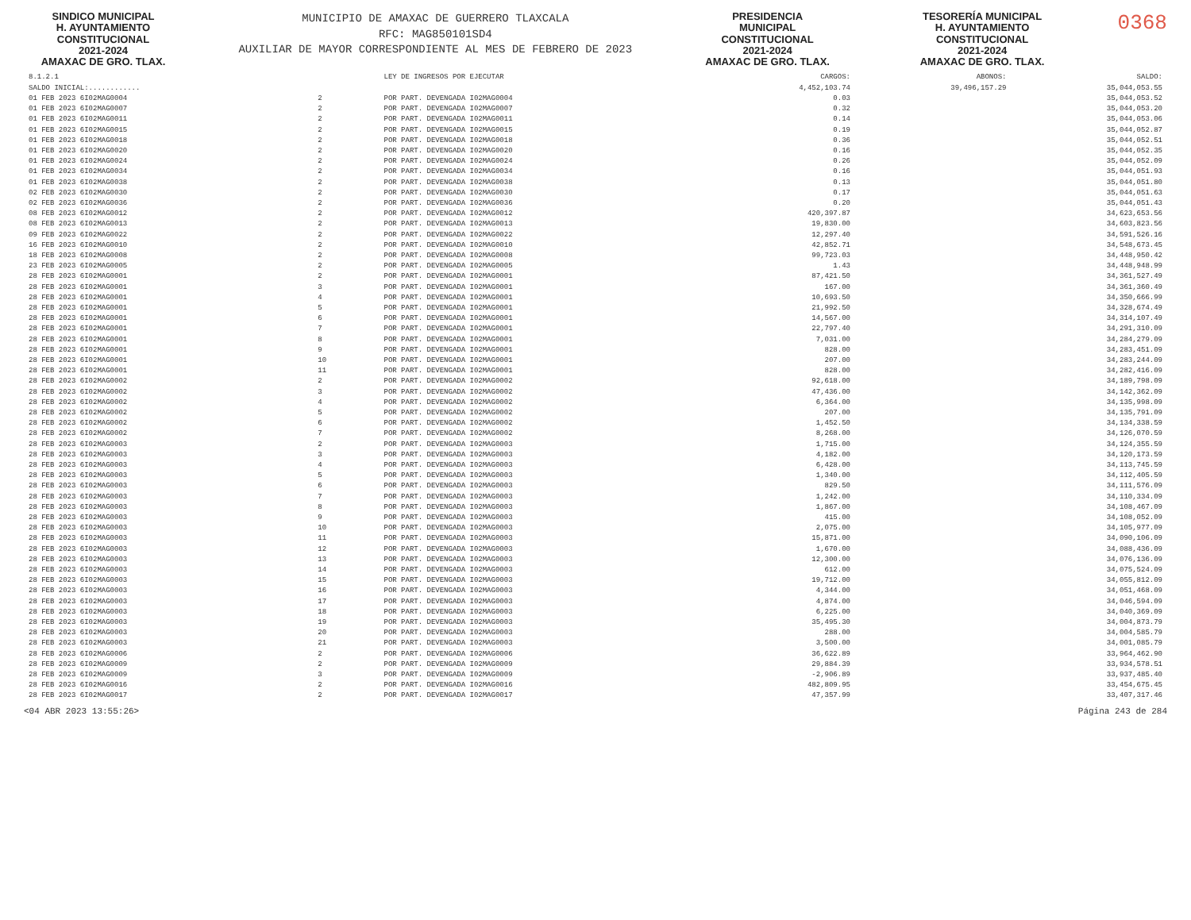SINDICO MUNICIPAL
H. AYUNTAMIENTO
CONSTITUCIONAL
2021-2024
AMAXAC DE GRO. TLAX.
MUNICIPIO DE AMAXAC DE GUERRERO TLAXCALA
RFC: MAG850101SD4
AUXILIAR DE MAYOR CORRESPONDIENTE AL MES DE FEBRERO DE 2023
PRESIDENCIA
MUNICIPAL
CONSTITUCIONAL
2021-2024
AMAXAC DE GRO. TLAX.
TESORERÍA MUNICIPAL
H. AYUNTAMIENTO
CONSTITUCIONAL
2021-2024
AMAXAC DE GRO. TLAX.
0368
| 8.1.2.1 | | | LEY DE INGRESOS POR EJECUTAR | CARGOS: | ABONOS: | SALDO: |
| --- | --- | --- | --- | --- | --- | --- |
| SALDO INICIAL:............ | | | | 4,452,103.74 | 39,496,157.29 | 35,044,053.55 |
| 01 FEB 2023 6I02MAG0004 | 2 | | POR PART. DEVENGADA I02MAG0004 | 0.03 | | 35,044,053.52 |
| 01 FEB 2023 6I02MAG0007 | 2 | | POR PART. DEVENGADA I02MAG0007 | 0.32 | | 35,044,053.20 |
| 01 FEB 2023 6I02MAG0011 | 2 | | POR PART. DEVENGADA I02MAG0011 | 0.14 | | 35,044,053.06 |
| 01 FEB 2023 6I02MAG0015 | 2 | | POR PART. DEVENGADA I02MAG0015 | 0.19 | | 35,044,052.87 |
| 01 FEB 2023 6I02MAG0018 | 2 | | POR PART. DEVENGADA I02MAG0018 | 0.36 | | 35,044,052.51 |
| 01 FEB 2023 6I02MAG0020 | 2 | | POR PART. DEVENGADA I02MAG0020 | 0.16 | | 35,044,052.35 |
| 01 FEB 2023 6I02MAG0024 | 2 | | POR PART. DEVENGADA I02MAG0024 | 0.26 | | 35,044,052.09 |
| 01 FEB 2023 6I02MAG0034 | 2 | | POR PART. DEVENGADA I02MAG0034 | 0.16 | | 35,044,051.93 |
| 01 FEB 2023 6I02MAG0038 | 2 | | POR PART. DEVENGADA I02MAG0038 | 0.13 | | 35,044,051.80 |
| 02 FEB 2023 6I02MAG0030 | 2 | | POR PART. DEVENGADA I02MAG0030 | 0.17 | | 35,044,051.63 |
| 02 FEB 2023 6I02MAG0036 | 2 | | POR PART. DEVENGADA I02MAG0036 | 0.20 | | 35,044,051.43 |
| 08 FEB 2023 6I02MAG0012 | 2 | | POR PART. DEVENGADA I02MAG0012 | 420,397.87 | | 34,623,653.56 |
| 08 FEB 2023 6I02MAG0013 | 2 | | POR PART. DEVENGADA I02MAG0013 | 19,830.00 | | 34,603,823.56 |
| 09 FEB 2023 6I02MAG0022 | 2 | | POR PART. DEVENGADA I02MAG0022 | 12,297.40 | | 34,591,526.16 |
| 16 FEB 2023 6I02MAG0010 | 2 | | POR PART. DEVENGADA I02MAG0010 | 42,852.71 | | 34,548,673.45 |
| 18 FEB 2023 6I02MAG0008 | 2 | | POR PART. DEVENGADA I02MAG0008 | 99,723.03 | | 34,448,950.42 |
| 23 FEB 2023 6I02MAG0005 | 2 | | POR PART. DEVENGADA I02MAG0005 | 1.43 | | 34,448,948.99 |
| 28 FEB 2023 6I02MAG0001 | 2 | | POR PART. DEVENGADA I02MAG0001 | 87,421.50 | | 34,361,527.49 |
| 28 FEB 2023 6I02MAG0001 | 3 | | POR PART. DEVENGADA I02MAG0001 | 167.00 | | 34,361,360.49 |
| 28 FEB 2023 6I02MAG0001 | 4 | | POR PART. DEVENGADA I02MAG0001 | 10,693.50 | | 34,350,666.99 |
| 28 FEB 2023 6I02MAG0001 | 5 | | POR PART. DEVENGADA I02MAG0001 | 21,992.50 | | 34,328,674.49 |
| 28 FEB 2023 6I02MAG0001 | 6 | | POR PART. DEVENGADA I02MAG0001 | 14,567.00 | | 34,314,107.49 |
| 28 FEB 2023 6I02MAG0001 | 7 | | POR PART. DEVENGADA I02MAG0001 | 22,797.40 | | 34,291,310.09 |
| 28 FEB 2023 6I02MAG0001 | 8 | | POR PART. DEVENGADA I02MAG0001 | 7,031.00 | | 34,284,279.09 |
| 28 FEB 2023 6I02MAG0001 | 9 | | POR PART. DEVENGADA I02MAG0001 | 828.00 | | 34,283,451.09 |
| 28 FEB 2023 6I02MAG0001 | 10 | | POR PART. DEVENGADA I02MAG0001 | 207.00 | | 34,283,244.09 |
| 28 FEB 2023 6I02MAG0001 | 11 | | POR PART. DEVENGADA I02MAG0001 | 828.00 | | 34,282,416.09 |
| 28 FEB 2023 6I02MAG0002 | 2 | | POR PART. DEVENGADA I02MAG0002 | 92,618.00 | | 34,189,798.09 |
| 28 FEB 2023 6I02MAG0002 | 3 | | POR PART. DEVENGADA I02MAG0002 | 47,436.00 | | 34,142,362.09 |
| 28 FEB 2023 6I02MAG0002 | 4 | | POR PART. DEVENGADA I02MAG0002 | 6,364.00 | | 34,135,998.09 |
| 28 FEB 2023 6I02MAG0002 | 5 | | POR PART. DEVENGADA I02MAG0002 | 207.00 | | 34,135,791.09 |
| 28 FEB 2023 6I02MAG0002 | 6 | | POR PART. DEVENGADA I02MAG0002 | 1,452.50 | | 34,134,338.59 |
| 28 FEB 2023 6I02MAG0002 | 7 | | POR PART. DEVENGADA I02MAG0002 | 8,268.00 | | 34,126,070.59 |
| 28 FEB 2023 6I02MAG0003 | 2 | | POR PART. DEVENGADA I02MAG0003 | 1,715.00 | | 34,124,355.59 |
| 28 FEB 2023 6I02MAG0003 | 3 | | POR PART. DEVENGADA I02MAG0003 | 4,182.00 | | 34,120,173.59 |
| 28 FEB 2023 6I02MAG0003 | 4 | | POR PART. DEVENGADA I02MAG0003 | 6,428.00 | | 34,113,745.59 |
| 28 FEB 2023 6I02MAG0003 | 5 | | POR PART. DEVENGADA I02MAG0003 | 1,340.00 | | 34,112,405.59 |
| 28 FEB 2023 6I02MAG0003 | 6 | | POR PART. DEVENGADA I02MAG0003 | 829.50 | | 34,111,576.09 |
| 28 FEB 2023 6I02MAG0003 | 7 | | POR PART. DEVENGADA I02MAG0003 | 1,242.00 | | 34,110,334.09 |
| 28 FEB 2023 6I02MAG0003 | 8 | | POR PART. DEVENGADA I02MAG0003 | 1,867.00 | | 34,108,467.09 |
| 28 FEB 2023 6I02MAG0003 | 9 | | POR PART. DEVENGADA I02MAG0003 | 415.00 | | 34,108,052.09 |
| 28 FEB 2023 6I02MAG0003 | 10 | | POR PART. DEVENGADA I02MAG0003 | 2,075.00 | | 34,105,977.09 |
| 28 FEB 2023 6I02MAG0003 | 11 | | POR PART. DEVENGADA I02MAG0003 | 15,871.00 | | 34,090,106.09 |
| 28 FEB 2023 6I02MAG0003 | 12 | | POR PART. DEVENGADA I02MAG0003 | 1,670.00 | | 34,088,436.09 |
| 28 FEB 2023 6I02MAG0003 | 13 | | POR PART. DEVENGADA I02MAG0003 | 12,300.00 | | 34,076,136.09 |
| 28 FEB 2023 6I02MAG0003 | 14 | | POR PART. DEVENGADA I02MAG0003 | 612.00 | | 34,075,524.09 |
| 28 FEB 2023 6I02MAG0003 | 15 | | POR PART. DEVENGADA I02MAG0003 | 19,712.00 | | 34,055,812.09 |
| 28 FEB 2023 6I02MAG0003 | 16 | | POR PART. DEVENGADA I02MAG0003 | 4,344.00 | | 34,051,468.09 |
| 28 FEB 2023 6I02MAG0003 | 17 | | POR PART. DEVENGADA I02MAG0003 | 4,874.00 | | 34,046,594.09 |
| 28 FEB 2023 6I02MAG0003 | 18 | | POR PART. DEVENGADA I02MAG0003 | 6,225.00 | | 34,040,369.09 |
| 28 FEB 2023 6I02MAG0003 | 19 | | POR PART. DEVENGADA I02MAG0003 | 35,495.30 | | 34,004,873.79 |
| 28 FEB 2023 6I02MAG0003 | 20 | | POR PART. DEVENGADA I02MAG0003 | 288.00 | | 34,004,585.79 |
| 28 FEB 2023 6I02MAG0003 | 21 | | POR PART. DEVENGADA I02MAG0003 | 3,500.00 | | 34,001,085.79 |
| 28 FEB 2023 6I02MAG0006 | 2 | | POR PART. DEVENGADA I02MAG0006 | 36,622.89 | | 33,964,462.90 |
| 28 FEB 2023 6I02MAG0009 | 2 | | POR PART. DEVENGADA I02MAG0009 | 29,884.39 | | 33,934,578.51 |
| 28 FEB 2023 6I02MAG0009 | 3 | | POR PART. DEVENGADA I02MAG0009 | -2,906.89 | | 33,937,485.40 |
| 28 FEB 2023 6I02MAG0016 | 2 | | POR PART. DEVENGADA I02MAG0016 | 482,809.95 | | 33,454,675.45 |
| 28 FEB 2023 6I02MAG0017 | 2 | | POR PART. DEVENGADA I02MAG0017 | 47,357.99 | | 33,407,317.46 |
<04 ABR 2023 13:55:26> Página 243 de 284